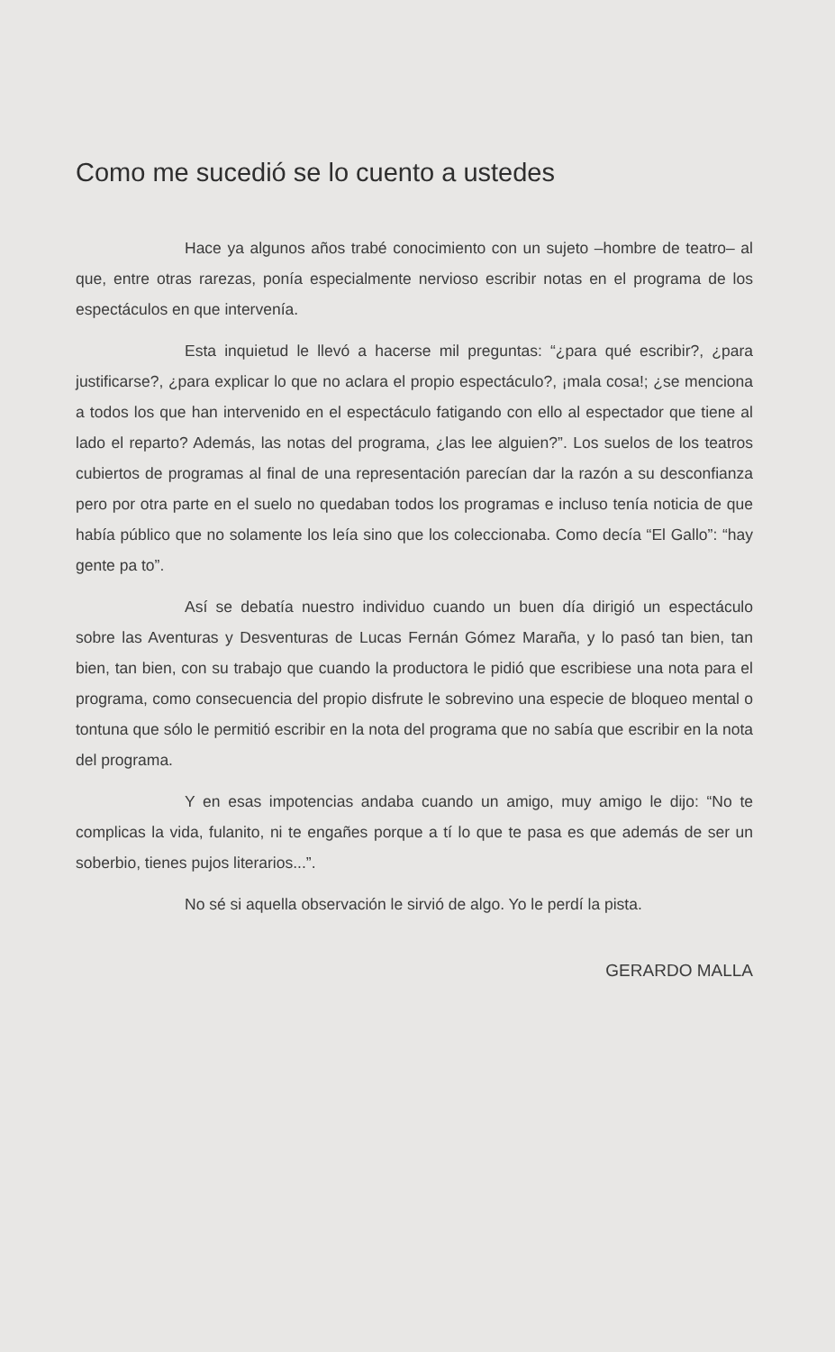Como me sucedió se lo cuento a ustedes
Hace ya algunos años trabé conocimiento con un sujeto –hombre de teatro– al que, entre otras rarezas, ponía especialmente nervioso escribir notas en el programa de los espectáculos en que intervenía.
Esta inquietud le llevó a hacerse mil preguntas: “¿para qué escribir?, ¿para justificarse?, ¿para explicar lo que no aclara el propio espectáculo?, ¡mala cosa!; ¿se menciona a todos los que han intervenido en el espectáculo fatigando con ello al espectador que tiene al lado el reparto? Además, las notas del programa, ¿las lee alguien?”. Los suelos de los teatros cubiertos de programas al final de una representación parecían dar la razón a su desconfianza pero por otra parte en el suelo no quedaban todos los programas e incluso tenía noticia de que había público que no solamente los leía sino que los coleccionaba. Como decía “El Gallo”: “hay gente pa to”.
Así se debatía nuestro individuo cuando un buen día dirigió un espectáculo sobre las Aventuras y Desventuras de Lucas Fernán Gómez Maraña, y lo pasó tan bien, tan bien, tan bien, con su trabajo que cuando la productora le pidió que escribiese una nota para el programa, como consecuencia del propio disfrute le sobrevino una especie de bloqueo mental o tontuna que sólo le permitió escribir en la nota del programa que no sabía que escribir en la nota del programa.
Y en esas impotencias andaba cuando un amigo, muy amigo le dijo: “No te complicas la vida, fulanito, ni te engañes porque a tí lo que te pasa es que además de ser un soberbio, tienes pujos literarios...”.
No sé si aquella observación le sirvió de algo. Yo le perdí la pista.
GERARDO MALLA